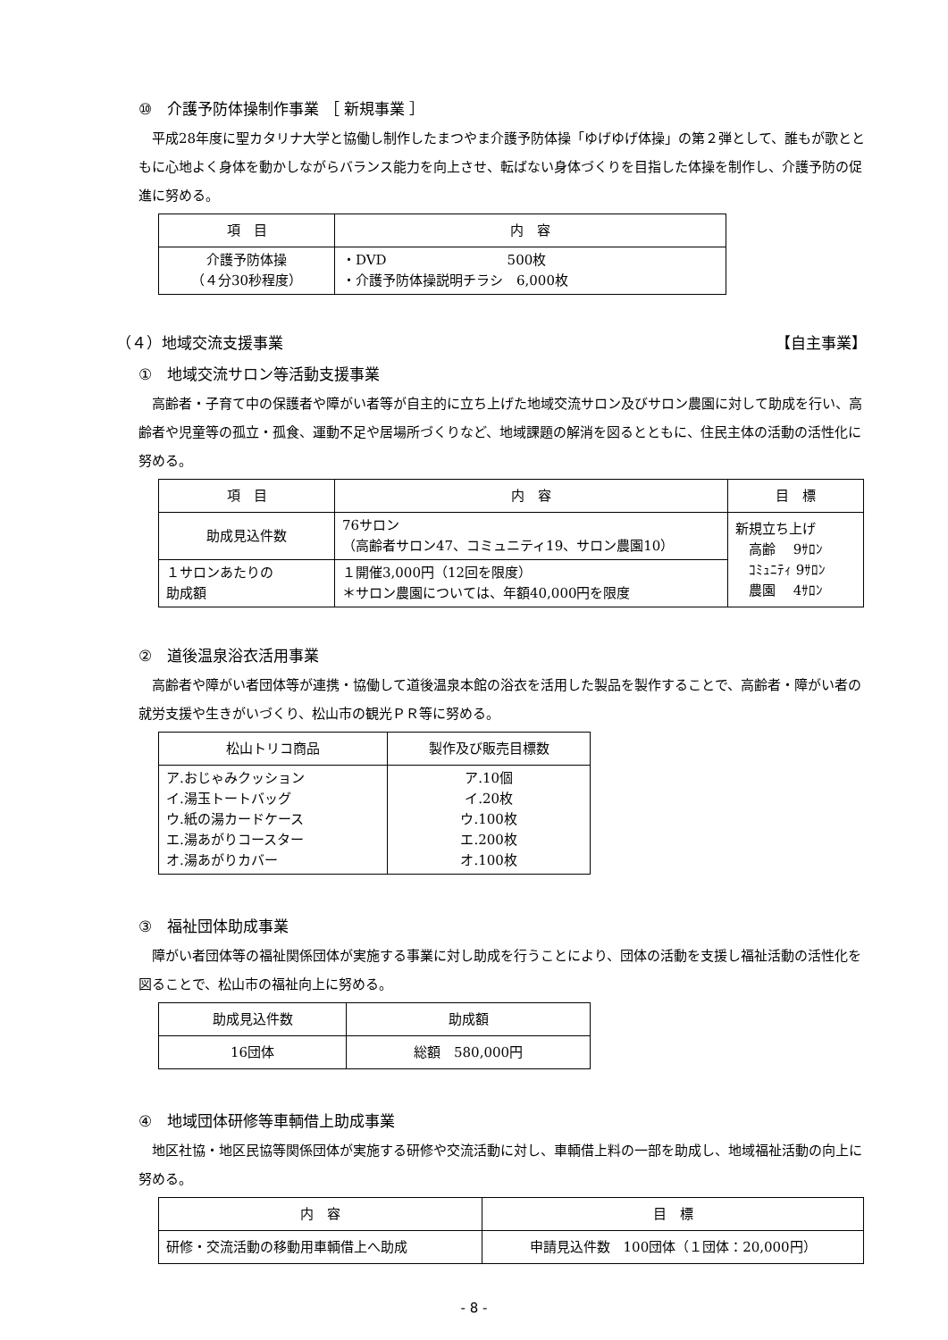⑩　介護予防体操制作事業 ［ 新規事業 ］
平成28年度に聖カタリナ大学と協働し制作したまつやま介護予防体操「ゆげゆげ体操」の第２弾として、誰もが歌とともに心地よく身体を動かしながらバランス能力を向上させ、転ばない身体づくりを目指した体操を制作し、介護予防の促進に努める。
| 項 目 | 内 容 |
| --- | --- |
| 介護予防体操 （４分30秒程度） | ・DVD 500枚 ・介護予防体操説明チラシ 6,000枚 |
（４）地域交流支援事業 【自主事業】
①　地域交流サロン等活動支援事業
高齢者・子育て中の保護者や障がい者等が自主的に立ち上げた地域交流サロン及びサロン農園に対して助成を行い、高齢者や児童等の孤立・孤食、運動不足や居場所づくりなど、地域課題の解消を図るとともに、住民主体の活動の活性化に努める。
| 項 目 | 内 容 | 目 標 |
| --- | --- | --- |
| 助成見込件数 | 76サロン （高齢者サロン47、コミュニティ19、サロン農園10） | 新規立ち上げ 高齢 9ｻﾛﾝ ｺﾐｭﾆﾃｨ 9ｻﾛﾝ 農園 4ｻﾛﾝ |
| １サロンあたりの 助成額 | １開催3,000円（12回を限度） ＊サロン農園については、年額40,000円を限度 | |
②　道後温泉浴衣活用事業
高齢者や障がい者団体等が連携・協働して道後温泉本館の浴衣を活用した製品を製作することで、高齢者・障がい者の就労支援や生きがいづくり、松山市の観光ＰＲ等に努める。
| 松山トリコ商品 | 製作及び販売目標数 |
| --- | --- |
| ア.おじゃみクッション イ.湯玉トートバッグ ウ.紙の湯カードケース エ.湯あがりコースター オ.湯あがりカバー | ア.10個 イ.20枚 ウ.100枚 エ.200枚 オ.100枚 |
③　福祉団体助成事業
障がい者団体等の福祉関係団体が実施する事業に対し助成を行うことにより、団体の活動を支援し福祉活動の活性化を図ることで、松山市の福祉向上に努める。
| 助成見込件数 | 助成額 |
| --- | --- |
| 16団体 | 総額 580,000円 |
④　地域団体研修等車輌借上助成事業
地区社協・地区民協等関係団体が実施する研修や交流活動に対し、車輌借上料の一部を助成し、地域福祉活動の向上に努める。
| 内 容 | 目 標 |
| --- | --- |
| 研修・交流活動の移動用車輌借上へ助成 | 申請見込件数 100団体（１団体：20,000円） |
- 8 -